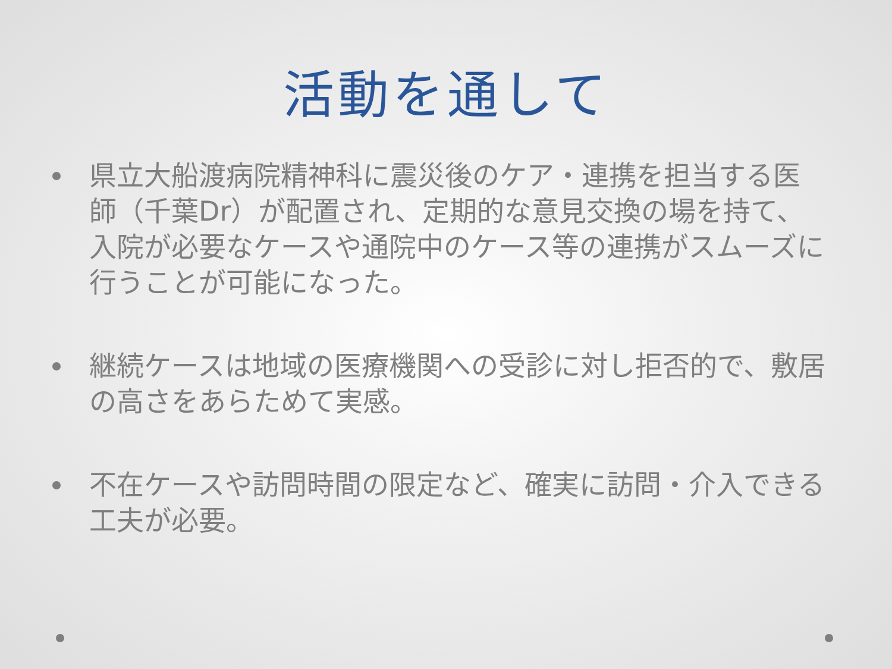活動を通して
県立大船渡病院精神科に震災後のケア・連携を担当する医師（千葉Dr）が配置され、定期的な意見交換の場を持て、入院が必要なケースや通院中のケース等の連携がスムーズに行うことが可能になった。
継続ケースは地域の医療機関への受診に対し拒否的で、敷居の高さをあらためて実感。
不在ケースや訪問時間の限定など、確実に訪問・介入できる工夫が必要。